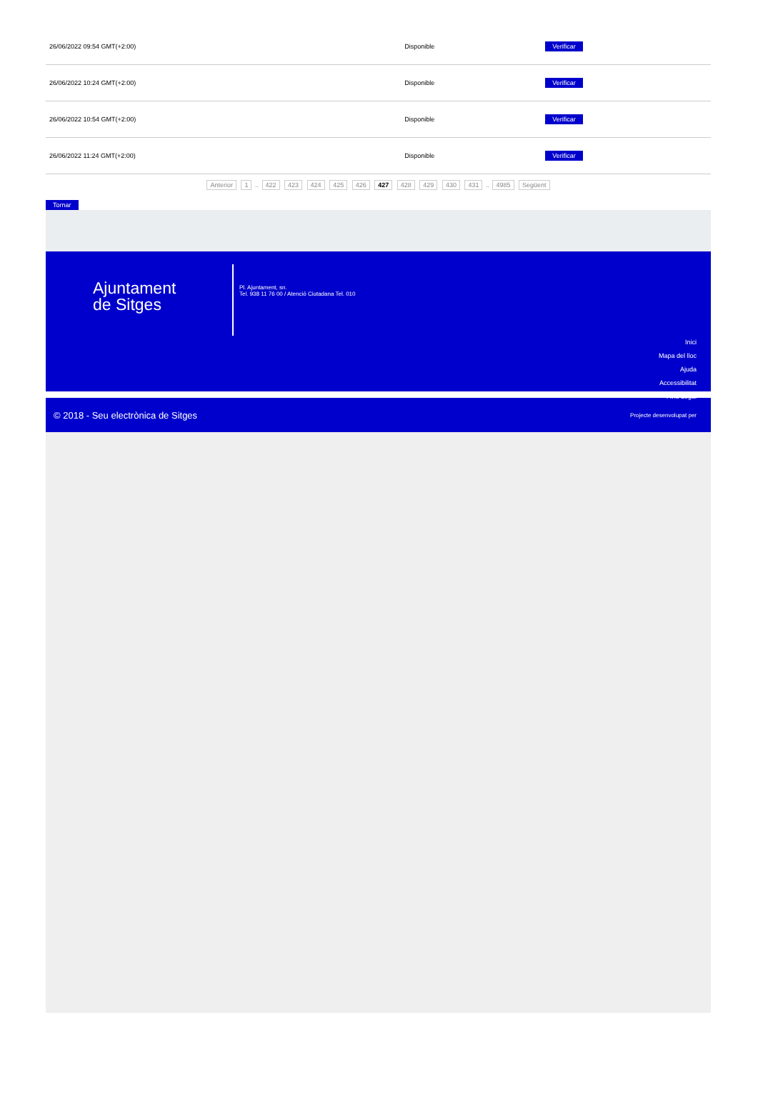| 26/06/2022 09:54 GMT(+2:00) | Disponible | Verificar |
| 26/06/2022 10:24 GMT(+2:00) | Disponible | Verificar |
| 26/06/2022 10:54 GMT(+2:00) | Disponible | Verificar |
| 26/06/2022 11:24 GMT(+2:00) | Disponible | Verificar |
Anterior 1 .. 422 423 424 425 426 427 428 429 430 431 .. 4985 Següent
Tornar
Ajuntament
de Sitges
Pl. Ajuntament, sn.
Tel. 938 11 76 00 / Atenció Ciutadana Tel. 010
Inici
Mapa del lloc
Ajuda
Accessibilitat
Avís Legal
© 2018 - Seu electrònica de Sitges Projecte desenvolupat per